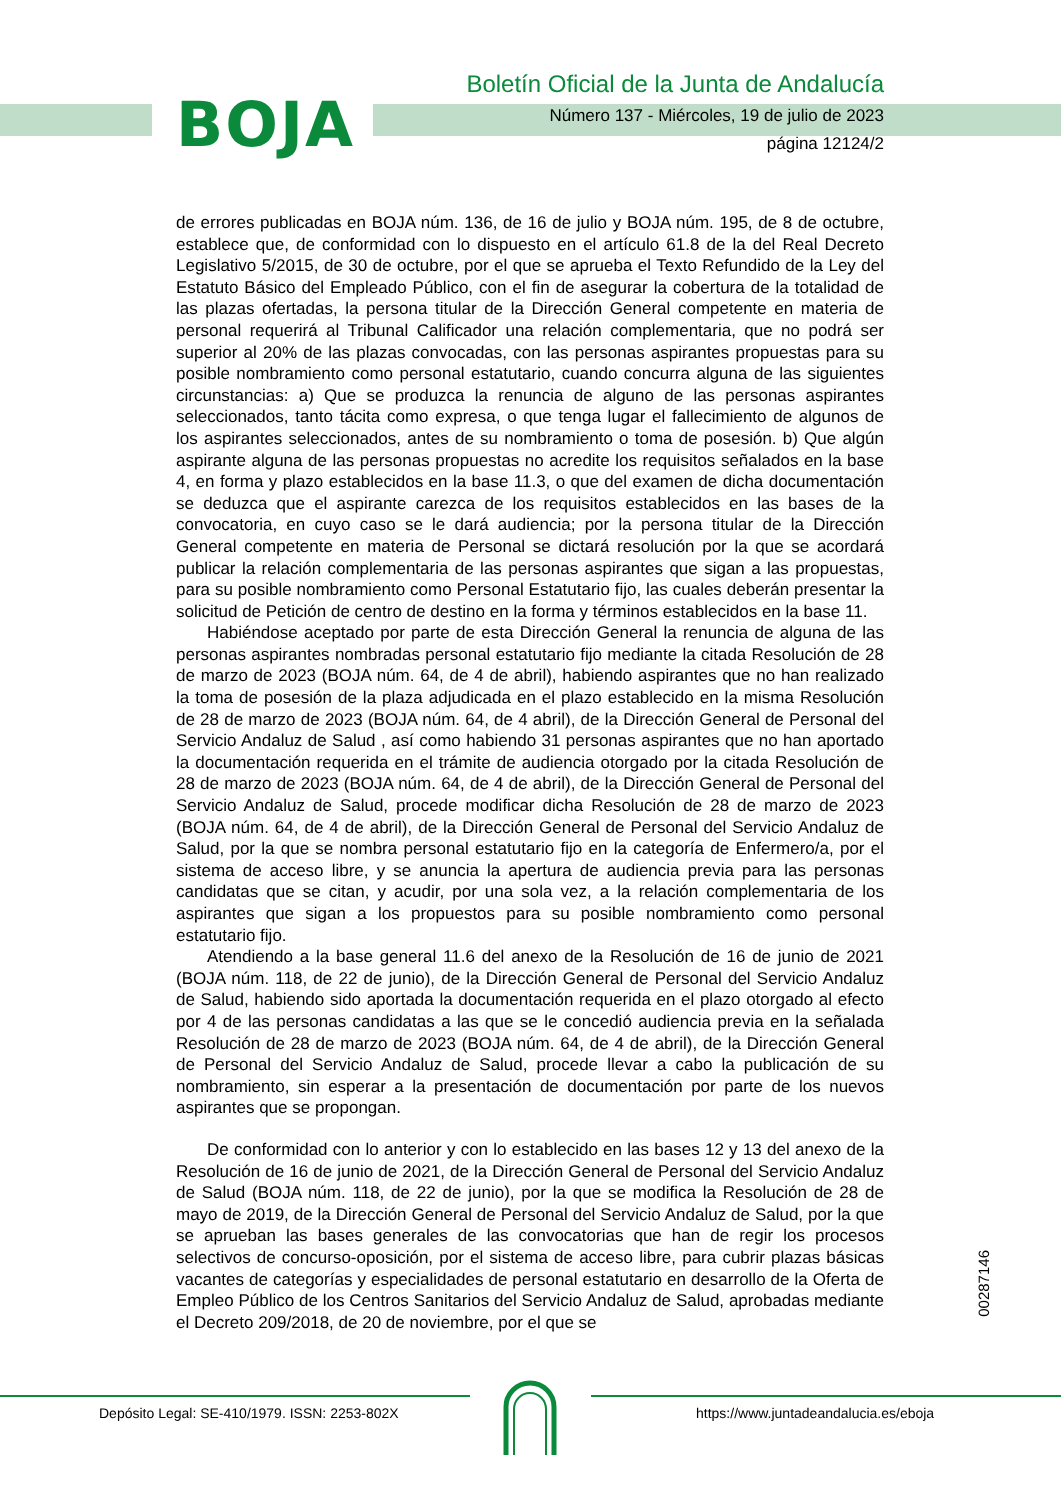BOJA
Boletín Oficial de la Junta de Andalucía
Número 137 - Miércoles, 19 de julio de 2023
página 12124/2
de errores publicadas en BOJA núm. 136, de 16 de julio y BOJA núm. 195, de 8 de octubre, establece que, de conformidad con lo dispuesto en el artículo 61.8 de la del Real Decreto Legislativo 5/2015, de 30 de octubre, por el que se aprueba el Texto Refundido de la Ley del Estatuto Básico del Empleado Público, con el fin de asegurar la cobertura de la totalidad de las plazas ofertadas, la persona titular de la Dirección General competente en materia de personal requerirá al Tribunal Calificador una relación complementaria, que no podrá ser superior al 20% de las plazas convocadas, con las personas aspirantes propuestas para su posible nombramiento como personal estatutario, cuando concurra alguna de las siguientes circunstancias: a) Que se produzca la renuncia de alguno de las personas aspirantes seleccionados, tanto tácita como expresa, o que tenga lugar el fallecimiento de algunos de los aspirantes seleccionados, antes de su nombramiento o toma de posesión. b) Que algún aspirante alguna de las personas propuestas no acredite los requisitos señalados en la base 4, en forma y plazo establecidos en la base 11.3, o que del examen de dicha documentación se deduzca que el aspirante carezca de los requisitos establecidos en las bases de la convocatoria, en cuyo caso se le dará audiencia; por la persona titular de la Dirección General competente en materia de Personal se dictará resolución por la que se acordará publicar la relación complementaria de las personas aspirantes que sigan a las propuestas, para su posible nombramiento como Personal Estatutario fijo, las cuales deberán presentar la solicitud de Petición de centro de destino en la forma y términos establecidos en la base 11.
Habiéndose aceptado por parte de esta Dirección General la renuncia de alguna de las personas aspirantes nombradas personal estatutario fijo mediante la citada Resolución de 28 de marzo de 2023 (BOJA núm. 64, de 4 de abril), habiendo aspirantes que no han realizado la toma de posesión de la plaza adjudicada en el plazo establecido en la misma Resolución de 28 de marzo de 2023 (BOJA núm. 64, de 4 abril), de la Dirección General de Personal del Servicio Andaluz de Salud , así como habiendo 31 personas aspirantes que no han aportado la documentación requerida en el trámite de audiencia otorgado por la citada Resolución de 28 de marzo de 2023 (BOJA núm. 64, de 4 de abril), de la Dirección General de Personal del Servicio Andaluz de Salud, procede modificar dicha Resolución de 28 de marzo de 2023 (BOJA núm. 64, de 4 de abril), de la Dirección General de Personal del Servicio Andaluz de Salud, por la que se nombra personal estatutario fijo en la categoría de Enfermero/a, por el sistema de acceso libre, y se anuncia la apertura de audiencia previa para las personas candidatas que se citan, y acudir, por una sola vez, a la relación complementaria de los aspirantes que sigan a los propuestos para su posible nombramiento como personal estatutario fijo.
Atendiendo a la base general 11.6 del anexo de la Resolución de 16 de junio de 2021 (BOJA núm. 118, de 22 de junio), de la Dirección General de Personal del Servicio Andaluz de Salud, habiendo sido aportada la documentación requerida en el plazo otorgado al efecto por 4 de las personas candidatas a las que se le concedió audiencia previa en la señalada Resolución de 28 de marzo de 2023 (BOJA núm. 64, de 4 de abril), de la Dirección General de Personal del Servicio Andaluz de Salud, procede llevar a cabo la publicación de su nombramiento, sin esperar a la presentación de documentación por parte de los nuevos aspirantes que se propongan.
De conformidad con lo anterior y con lo establecido en las bases 12 y 13 del anexo de la Resolución de 16 de junio de 2021, de la Dirección General de Personal del Servicio Andaluz de Salud (BOJA núm. 118, de 22 de junio), por la que se modifica la Resolución de 28 de mayo de 2019, de la Dirección General de Personal del Servicio Andaluz de Salud, por la que se aprueban las bases generales de las convocatorias que han de regir los procesos selectivos de concurso-oposición, por el sistema de acceso libre, para cubrir plazas básicas vacantes de categorías y especialidades de personal estatutario en desarrollo de la Oferta de Empleo Público de los Centros Sanitarios del Servicio Andaluz de Salud, aprobadas mediante el Decreto 209/2018, de 20 de noviembre, por el que se
00287146
Depósito Legal: SE-410/1979. ISSN: 2253-802X
https://www.juntadeandalucia.es/eboja